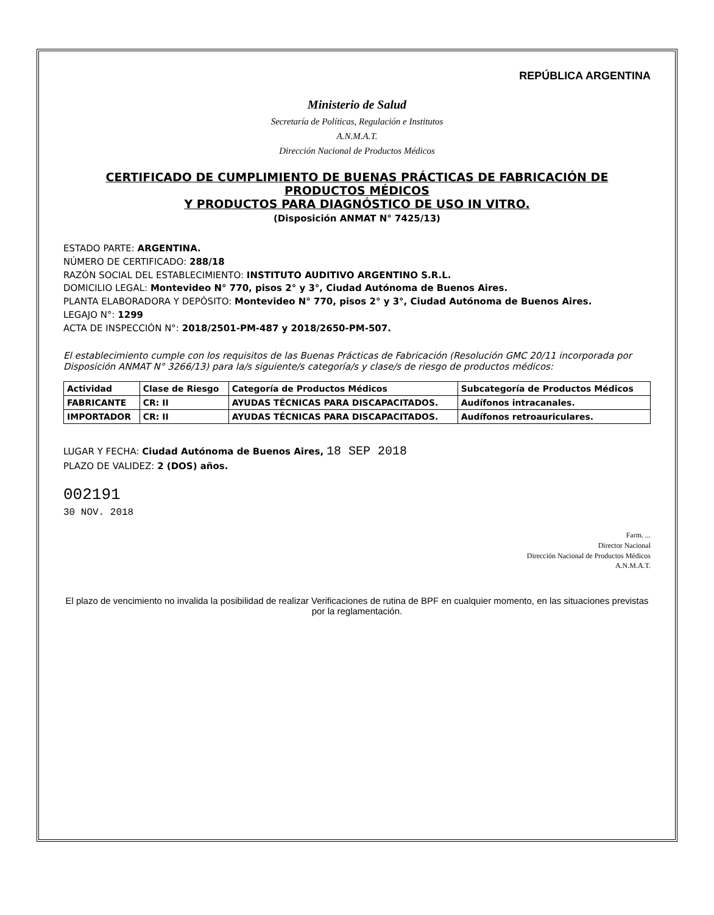REPÚBLICA ARGENTINA
Ministerio de Salud
Secretaría de Políticas, Regulación e Institutos
A.N.M.A.T.
Dirección Nacional de Productos Médicos
CERTIFICADO DE CUMPLIMIENTO DE BUENAS PRÁCTICAS DE FABRICACIÓN DE PRODUCTOS MÉDICOS
Y PRODUCTOS PARA DIAGNÓSTICO DE USO IN VITRO.
(Disposición ANMAT N° 7425/13)
ESTADO PARTE: ARGENTINA.
NÚMERO DE CERTIFICADO: 288/18
RAZÓN SOCIAL DEL ESTABLECIMIENTO: INSTITUTO AUDITIVO ARGENTINO S.R.L.
DOMICILIO LEGAL: Montevideo N° 770, pisos 2° y 3°, Ciudad Autónoma de Buenos Aires.
PLANTA ELABORADORA Y DEPÓSITO: Montevideo N° 770, pisos 2° y 3°, Ciudad Autónoma de Buenos Aires.
LEGAJO N°: 1299
ACTA DE INSPECCIÓN N°: 2018/2501-PM-487 y 2018/2650-PM-507.
El establecimiento cumple con los requisitos de las Buenas Prácticas de Fabricación (Resolución GMC 20/11 incorporada por Disposición ANMAT N° 3266/13) para la/s siguiente/s categoría/s y clase/s de riesgo de productos médicos:
| Actividad | Clase de Riesgo | Categoría de Productos Médicos | Subcategoría de Productos Médicos |
| --- | --- | --- | --- |
| FABRICANTE | CR: II | AYUDAS TÉCNICAS PARA DISCAPACITADOS. | Audífonos intracanales. |
| IMPORTADOR | CR: II | AYUDAS TÉCNICAS PARA DISCAPACITADOS. | Audífonos retroauriculares. |
LUGAR Y FECHA: Ciudad Autónoma de Buenos Aires, 18 SEP 2018
PLAZO DE VALIDEZ: 2 (DOS) años.
002191
30 NOV. 2018
Farm. ...
Director Nacional
Dirección Nacional de Productos Médicos
A.N.M.A.T.
El plazo de vencimiento no invalida la posibilidad de realizar Verificaciones de rutina de BPF en cualquier momento, en las situaciones previstas por la reglamentación.